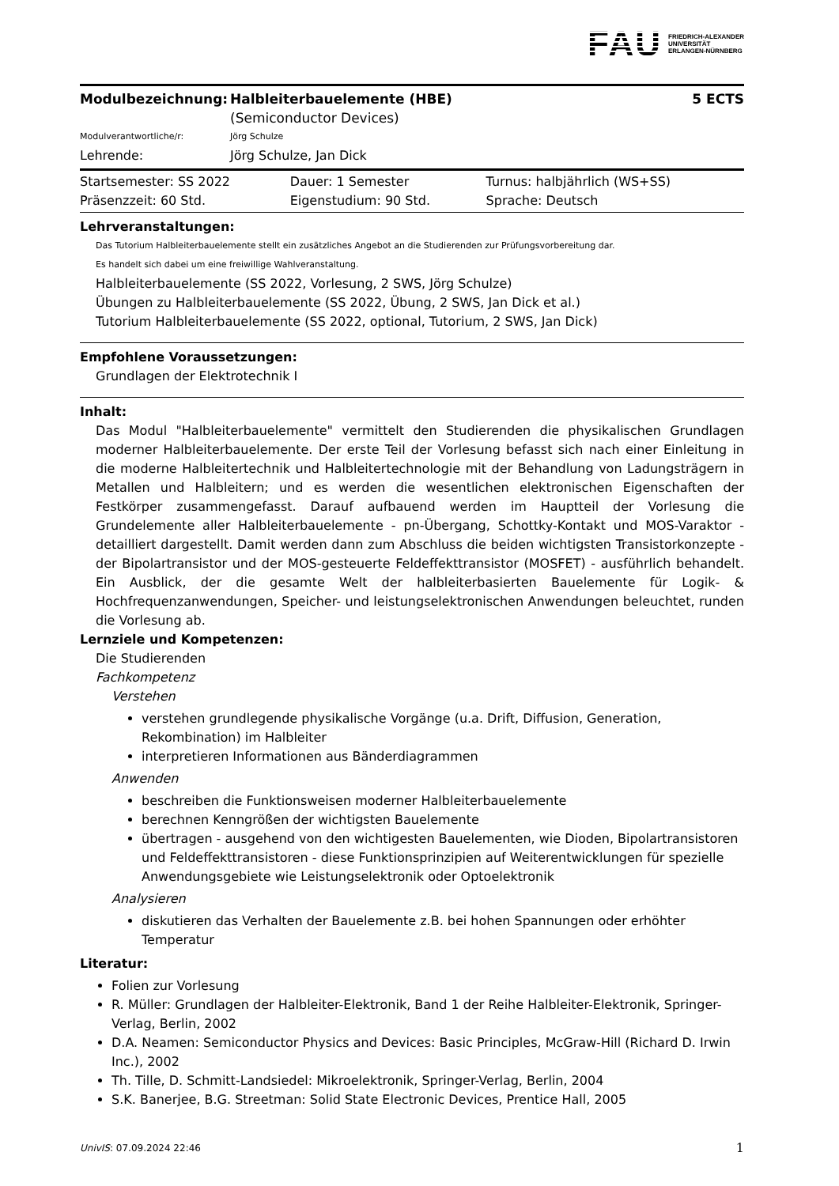FAU FRIEDRICH-ALEXANDER
UNIVERSITÄT
ERLANGEN-NÜRNBERG
| Modulbezeichnung: | Halbleiterbauelemente (HBE) (Semiconductor Devices) | 5 ECTS |
| Modulverantwortliche/r: | Jörg Schulze | |
| Lehrende: | Jörg Schulze, Jan Dick | |
| Startsemester: SS 2022 | Dauer: 1 Semester | Turnus: halbjährlich (WS+SS) |
| Präsenzzeit: 60 Std. | Eigenstudium: 90 Std. | Sprache: Deutsch |
Lehrveranstaltungen:
Das Tutorium Halbleiterbauelemente stellt ein zusätzliches Angebot an die Studierenden zur Prüfungsvorbereitung dar.
Es handelt sich dabei um eine freiwillige Wahlveranstaltung.
Halbleiterbauelemente (SS 2022, Vorlesung, 2 SWS, Jörg Schulze)
Übungen zu Halbleiterbauelemente (SS 2022, Übung, 2 SWS, Jan Dick et al.)
Tutorium Halbleiterbauelemente (SS 2022, optional, Tutorium, 2 SWS, Jan Dick)
Empfohlene Voraussetzungen:
Grundlagen der Elektrotechnik I
Inhalt:
Das Modul "Halbleiterbauelemente" vermittelt den Studierenden die physikalischen Grundlagen moderner Halbleiterbauelemente. Der erste Teil der Vorlesung befasst sich nach einer Einleitung in die moderne Halbleitertechnik und Halbleitertechnologie mit der Behandlung von Ladungsträgern in Metallen und Halbleitern; und es werden die wesentlichen elektronischen Eigenschaften der Festkörper zusammengefasst. Darauf aufbauend werden im Hauptteil der Vorlesung die Grundelemente aller Halbleiterbauelemente - pn-Übergang, Schottky-Kontakt und MOS-Varaktor - detailliert dargestellt. Damit werden dann zum Abschluss die beiden wichtigsten Transistorkonzepte - der Bipolartransistor und der MOS-gesteuerte Feldeffekttransistor (MOSFET) - ausführlich behandelt. Ein Ausblick, der die gesamte Welt der halbleiterbasierten Bauelemente für Logik- & Hochfrequenzanwendungen, Speicher- und leistungselektronischen Anwendungen beleuchtet, runden die Vorlesung ab.
Lernziele und Kompetenzen:
Die Studierenden
Fachkompetenz
Verstehen
verstehen grundlegende physikalische Vorgänge (u.a. Drift, Diffusion, Generation, Rekombination) im Halbleiter
interpretieren Informationen aus Bänderdiagrammen
Anwenden
beschreiben die Funktionsweisen moderner Halbleiterbauelemente
berechnen Kenngrößen der wichtigsten Bauelemente
übertragen - ausgehend von den wichtigesten Bauelementen, wie Dioden, Bipolartransistoren und Feldeffekttransistoren - diese Funktionsprinzipien auf Weiterentwicklungen für spezielle Anwendungsgebiete wie Leistungselektronik oder Optoelektronik
Analysieren
diskutieren das Verhalten der Bauelemente z.B. bei hohen Spannungen oder erhöhter Temperatur
Literatur:
Folien zur Vorlesung
R. Müller: Grundlagen der Halbleiter-Elektronik, Band 1 der Reihe Halbleiter-Elektronik, Springer-Verlag, Berlin, 2002
D.A. Neamen: Semiconductor Physics and Devices: Basic Principles, McGraw-Hill (Richard D. Irwin Inc.), 2002
Th. Tille, D. Schmitt-Landsiedel: Mikroelektronik, Springer-Verlag, Berlin, 2004
S.K. Banerjee, B.G. Streetman: Solid State Electronic Devices, Prentice Hall, 2005
UnivIS: 07.09.2024 22:46 1